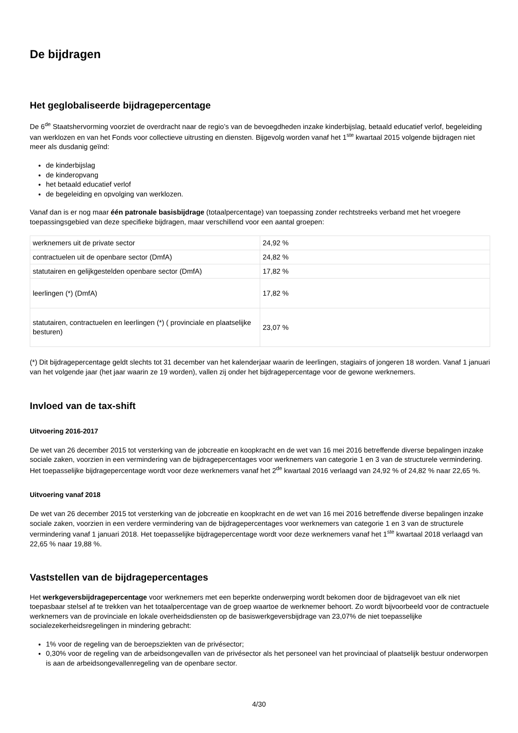De bijdragen
Het geglobaliseerde bijdragepercentage
De 6<sup>de</sup> Staatshervorming voorziet de overdracht naar de regio’s van de bevoegdheden inzake kinderbijslag, betaald educatief verlof, begeleiding van werklozen en van het Fonds voor collectieve uitrusting en diensten. Bijgevolg worden vanaf het 1<sup>ste</sup> kwartaal 2015 volgende bijdragen niet meer als dusdanig geïnd:
de kinderbijslag
de kinderopvang
het betaald educatief verlof
de begeleiding en opvolging van werklozen.
Vanaf dan is er nog maar één patronale basisbijdrage (totaalpercentage) van toepassing zonder rechtstreeks verband met het vroegere toepassingsgebied van deze specifieke bijdragen, maar verschillend voor een aantal groepen:
| werknemers uit de private sector | 24,92 % |
| contractuelen uit de openbare sector (DmfA) | 24,82 % |
| statutairen en gelijkgestelden openbare sector (DmfA) | 17,82 % |
| leerlingen (*) (DmfA) | 17,82 % |
| statutairen, contractuelen en leerlingen (*) ( provinciale en plaatselijke besturen) | 23,07 % |
(*) Dit bijdragepercentage geldt slechts tot 31 december van het kalenderjaar waarin de leerlingen, stagiairs of jongeren 18 worden. Vanaf 1 januari van het volgende jaar (het jaar waarin ze 19 worden), vallen zij onder het bijdragepercentage voor de gewone werknemers.
Invloed van de tax-shift
Uitvoering 2016-2017
De wet van 26 december 2015 tot versterking van de jobcreatie en koopkracht en de wet van 16 mei 2016 betreffende diverse bepalingen inzake sociale zaken, voorzien in een vermindering van de bijdragepercentages voor werknemers van categorie 1 en 3 van de structurele vermindering. Het toepasselijke bijdragepercentage wordt voor deze werknemers vanaf het 2<sup>de</sup> kwartaal 2016 verlaagd van 24,92 % of 24,82 % naar 22,65 %.
Uitvoering vanaf 2018
De wet van 26 december 2015 tot versterking van de jobcreatie en koopkracht en de wet van 16 mei 2016 betreffende diverse bepalingen inzake sociale zaken, voorzien in een verdere vermindering van de bijdragepercentages voor werknemers van categorie 1 en 3 van de structurele vermindering vanaf 1 januari 2018. Het toepasselijke bijdragepercentage wordt voor deze werknemers vanaf het 1<sup>ste</sup> kwartaal 2018 verlaagd van 22,65 % naar 19,88 %.
Vaststellen van de bijdragepercentages
Het werkgeversbijdragepercentage voor werknemers met een beperkte onderwerping wordt bekomen door de bijdragevoet van elk niet toepasbaar stelsel af te trekken van het totaalpercentage van de groep waartoe de werknemer behoort. Zo wordt bijvoorbeeld voor de contractuele werknemers van de provinciale en lokale overheidsdiensten op de basiswerkgeversbijdrage van 23,07% de niet toepasselijke socialezekerheidsregelingen in mindering gebracht:
1% voor de regeling van de beroepsziekten van de privésector;
0,30% voor de regeling van de arbeidsongevallen van de privésector als het personeel van het provinciaal of plaatselijk bestuur onderworpen is aan de arbeidsongevallenregeling van de openbare sector.
4/30